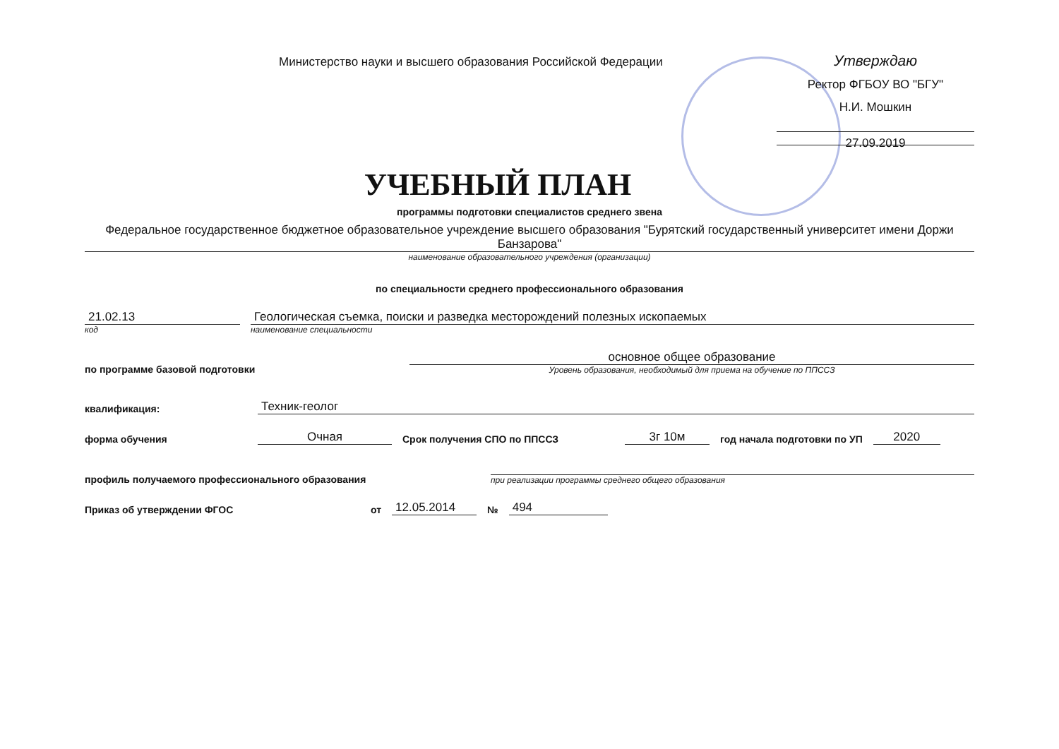Министерство науки и высшего образования Российской Федерации
Утверждаю
Ректор ФГБОУ ВО "БГУ"
Н.И. Мошкин
27.09.2019
УЧЕБНЫЙ ПЛАН
программы подготовки специалистов среднего звена
Федеральное государственное бюджетное образовательное учреждение высшего образования "Бурятский государственный университет имени Доржи Банзарова"
наименование образовательного учреждения (организации)
по специальности среднего профессионального образования
21.02.13
код
Геологическая съемка, поиски и разведка месторождений полезных ископаемых
наименование специальности
по программе базовой подготовки
основное общее образование
Уровень образования, необходимый для приема на обучение по ППССЗ
квалификация:
Техник-геолог
форма обучения
Очная
Срок получения СПО по ППССЗ
3г 10м
год начала подготовки по УП
2020
профиль получаемого профессионального образования
при реализации программы среднего общего образования
Приказ об утверждении ФГОС
от
12.05.2014
№
494